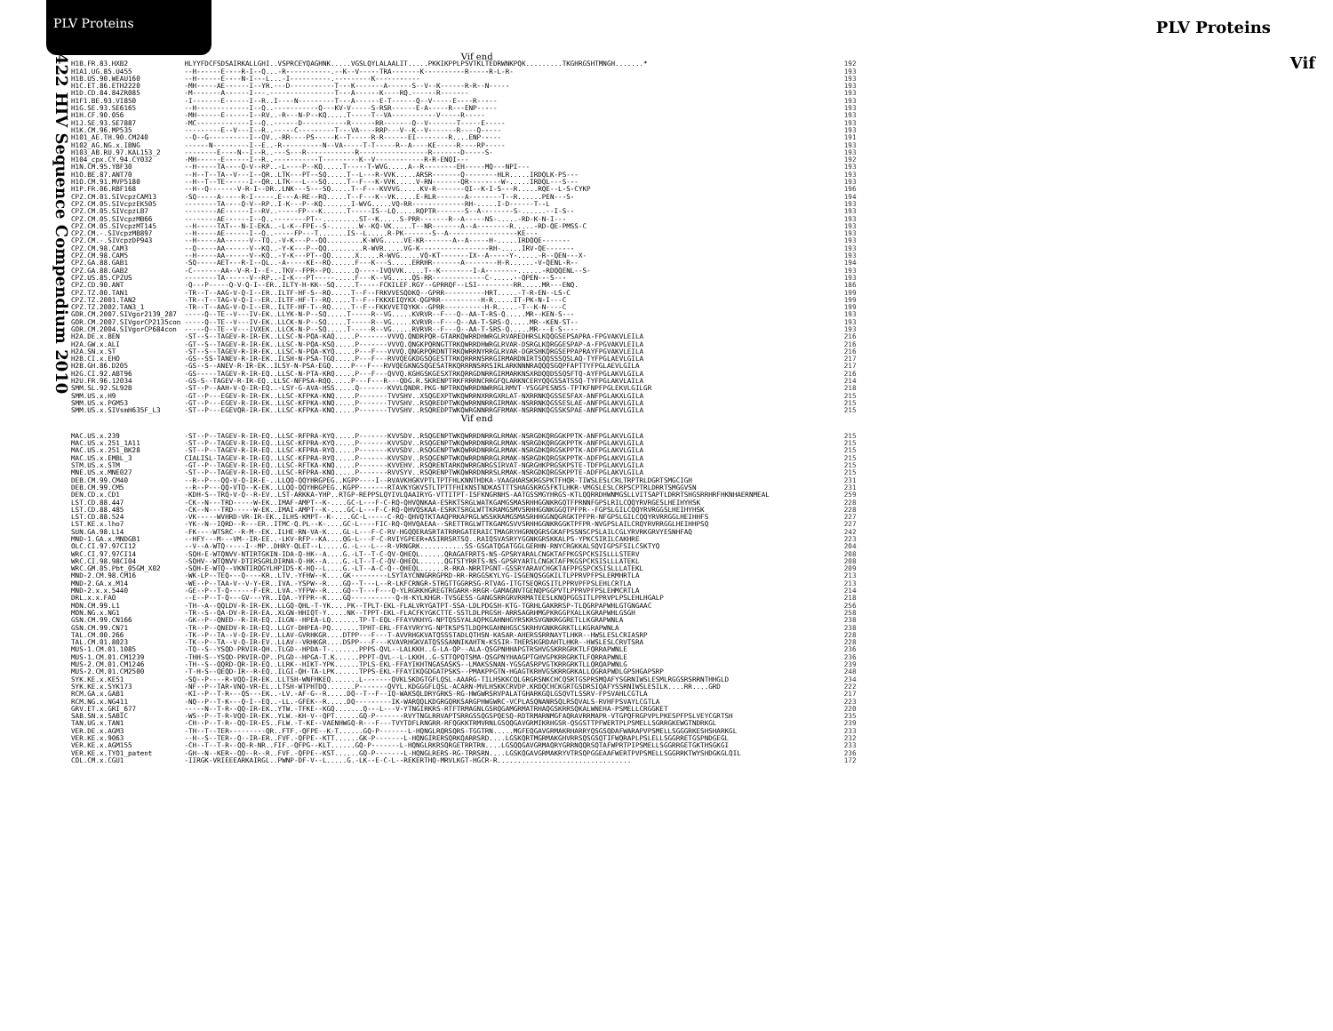PLV Proteins PLV Proteins
422 HIV Sequence Compendium 2010
| | Vif end | |
| H1B.FR.83.HXB2 | HLYYFDCFSDSAIRKALLGHI..VSPRCEYQAGHNK.....VGSLQYLALAALIT.....PKKIKPPLPSVTKLTEDRWNKPQK.........TKGHRGSHTMNGH.......* | 192 |
| H1A1.UG.85.U455 | --H------E----R-I--Q...-R-----------.--K--V-----TRA-------K----------R-----R-L-R- | 193 |
| H1B.US.90.WEAU160 | --H------E----N-I---L...-I----------.---------K----------- | 193 |
| H1C.ET.86.ETH2220 | -MH-----AE------I--YR.---D-----------T---K-------A------S--V--K------R-R--N----- | 193 |
| H1D.CD.84.84ZR085 | -M-------A------I---.----------------T---A------K----RQ.------R------- | 193 |
| H1F1.BE.93.VI850 | -I-------E------I--R..I----N---------T---A------E-T------Q--V-----E----R----- | 193 |
| H1G.SE.93.SE6165 | --H-------------I--Q..-----------Q---KV-V-----S-RSR------E-A-----R---ENP----- | 193 |
| H1H.CF.90.056 | -MH------E------I--RV..-R---N-P--KQ.....T-----T--VA-----------V-----R----- | 193 |
| H1J.SE.93.SE7887 | -MC-------------I--Q..------D-----------R------RR-------Q--V-------T-----E----- | 193 |
| H1K.CM.96.MP535 | ---------E--V---I--R..-----C---------T---VA----RRP---V--K--V-------R----Q----- | 193 |
| H101_AE.TH.90.CM240 | --Q--G----------I--QV..-RR----PS-----K--T-----R-R------EI--------R....ENP----- | 191 |
| H102_AG.NG.x.IBNG | ------N---------I--E..-R----------N--VA-----T-T-----R--A----KE-----R----RP----- | 193 |
| H103_AB.RU.97.KAL153_2 | --------E----N--I--R..---S---R------------R-----------------R-------D-----S- | 193 |
| H104_cpx.CY.94.CY032 | -MH------E------I--R..-----------T---------K--V------------R-R-ENQI--- | 192 |
| H1N.CM.95.YBF30 | --H-----TA----Q-V--RP..-L----P--KQ.....T-----T-WVG.....A--R--------EH-----MQ---NPI--- | 193 |
| H1O.BE.87.ANT70 | --H--T--TA--V---I--QR..LTK---PT--SQ.....T--L---R-VVK.....ARSR-------Q--------HLR.....IRDQLK-PS--- | 193 |
| H1O.CM.91.MVP5180 | --H--T--TE------I--QR..LTK---L---SQ.....T--F---K-VVK.....V-RN-------QR--------W-.....IRDQL---S--- | 193 |
| H1P.FR.06.RBF168 | --H--Q-------V-R-I--DR..LNK---S---SQ.....T--F---KVVVG.....KV-R-------QI--K-I-S---R.....RQE--L-S-CYKP | 196 |
| CPZ.CM.01.SIVcpzCAM13 | -SQ-----A-----R-I-----.E---A-RE--RQ.....T--F---K--VK.....E-RLR-------A--------T--R......PEN---S- | 194 |
| CPZ.CM.05.SIVcpzEK505 | --------TA----Q-V--RP..I-K---P--KQ.......I-WVG.....VQ-RR-------------RH-.....I-D------T--L | 193 |
| CPZ.CM.05.SIVcpzLB7 | --------AE------I--RV..-----FP---K......T-----IS--LQ.....RQPTR-------S--A--------S-......--I-S-- | 193 |
| CPZ.CM.05.SIVcpzMB66 | --------AE------I--Q..--------PT--.........ST--K.....S-PRR-------R--A-----NS-.....-RD-K-N-I--- | 193 |
| CPZ.CM.05.SIVcpzMT145 | --H-----TAT---N-I-EKA..-L-K--FPE--S-.......W--KQ-VK.....T--NR-------A--A--------R.....-RD-QE-PMSS-C | 193 |
| CPZ.CM.-.SIVcpzMB897 | --H-----AE------I--Q..-----FP---T.......IS--L.....R-PK-------S--A-----------------KE--- | 193 |
| CPZ.CM.-.SIVcpzDP943 | --H-----AA------V--TQ..-V-K---P--QQ.........K-WVG.....VE-KR-------A--A-----H-.....IRDQQE------- | 193 |
| CPZ.CM.98.CAM3 | --Q-----AA------V--KQ..-Y-K---P--QQ.........R-WVR.....VG-K-----------------RH-.....IRV-QE------- | 193 |
| CPZ.CM.98.CAM5 | --H-----AA------V--KQ..-Y-K---PT--QQ......X.....R-WVG.....VQ-KT-------IX--A-----Y-.....-R--QEN---X- | 193 |
| CPZ.GA.88.GAB1 | -SQ-----AET---R-I--QL..-A-----KE--RQ......F---K---S.....ERRHR-------A--------H-R......-V-QENL-R-- | 194 |
| CPZ.GA.88.GAB2 | -C-------AA--V-R-I--E-..TKV--FPR--PQ......Q-----IVQVVK.....T--K--------I-A--------......-RDQQENL--S- | 193 |
| CPZ.US.85.CPZUS | --------TA------V--RP..-I-K---PT-----.....F---K--VG.....QS-RR-------------C-.....--QPEN---S--- | 193 |
| CPZ.CD.90.ANT | -Q---P-----Q-V-Q-I--ER..ILTY-H-KK--SQ.....T-----FCKILEF.RGY--GPRRQF--LSI---------RR.....MR---ENQ. | 186 |
| CPZ.TZ.00.TAN1 | -TR--T--AAG-V-Q-I--ER..ILTF-HF-S--RQ.....T--F--FRKVVESQDKQ--GPRR----------HRT.....-T-R-EN--LS-C | 199 |
| CPZ.TZ.2001.TAN2 | -TR--T--TAG-V-Q-I--ER..ILTF-HF-T--RQ.....T--F--FKKXEIQYKX-QGPRR----------H-R.....IT-PK-N-I---C | 199 |
| CPZ.TZ.2002.TAN3_1 | -TR--T--AAG-V-Q-I--ER..ILTF-HF-T--RQ.....T--F--FKKVVETQYKK--GPRR----------H-R.....-T--K-N----C | 199 |
| GOR.CM.2007.SIVgor2139_287 | -----Q--TE--V---IV-EK..LLYK-N-P--SQ.....T-----R--VG.....KVRVR--F---Q--AA-T-RS-Q.....MR--KEN-S--- | 193 |
| GOR.CM.2007.SIVgorCP2135con | -----Q--TE--V---IV-EK..LLCK-N-P--SQ.....T-----R--VG.....KVRVR--F---Q--AA-T-SRS-Q.....MR--KEN-ST-- | 193 |
| GOR.CM.2004.SIVgorCP684con | -----Q--TE--V---IVXEK..LLCK-N-P--SQ.....T-----R--VG.....RVRVR--F---Q--AA-T-SRS-Q.....MR---E-S---- | 193 |
| H2A.DE.x.BEN | -ST--S--TAGEV-R-IR-EK..LLSC-N-PQA-KAQ.....P-------VVVQ.QNDRPQR-GTARKQWRRDHWRGLRVAREDHRSLKQQGSEPSAPRA-FPGVAKVLEILA | 216 |
| H2A.GW.x.ALI | -GT--S--TAGEV-R-IR-EK..LLSC-N-PQA-KSQ.....P-------VVVQ.QNGKPQRNGTTRKQWRRDHWRGLRVAR-DSRGLKQRGGESPAP-A-FPGVAKVLEILA | 216 |
| H2A.SN.x.ST | -ST--S--TAGEV-R-IR-EK..LLSC-N-PQA-KYQ.....P---F---VVVQ.QNGRPQRDNTTRKQWRRNYRRGLRVAR-DGRSHKQRGSEPPAPRAYFPGVAKVLEILA | 216 |
| H2B.CI.x.EHO | -GS--SS-TANEV-R-IR-EK..ILSH-N-PSA-TGQ.....P---F---RVVQEGKDGSQGESTTRKQRRRNSRRGIRMARDNIRTSQQSSSQSLAQ-TYFPGLAEVLGILA | 217 |
| H2B.GH.86.D205 | -GS--S--ANEV-R-IR-EK..ILSY-N-PSA-EGQ.....P---F---RVVQEGKNGSQGESATRKQRRRNSRRSIRLARKNNNRAQQQSGQPFAPTTYFPGLAEVLGILA | 217 |
| H2G.CI.92.ABT96 | -GS-----TAGEV-R-IR-EQ..LLSC-N-PTA-KRQ.....P---F---QVVQ.KGHGSKGESXTRKQRRGDNRRGIRMARKNSXRDQQDSSQSFTQ-AYFPGLAKVLGILA | 216 |
| H2U.FR.96.12034 | -GS-S--TAGEV-R-IR-EQ..LLSC-NFPSA-RQQ.....P---F---R---QDG.R.SKRENPTRKFRRRNCRRGFQLARKNCERYQQGSSATSSQ-TYFPGLAKVLAILA | 214 |
| SMM.SL.92.SL92B | -ST--P--AAH-V-Q-IR-EQ..-LSY-G-AVA-HSS.....Q-------KVVLQNDR.PKG-NPTRKQWRRDNWRRGLRMVT-YSGGPESNSS-TPTKFNPFPGLEKVLGILGR | 218 |
| SMM.US.x.H9 | -GT--P---EGEV-R-IR-EK..LLSC-KFPKA-KNQ.....P-------TVVSHV..XSQGEXPTWKQWRRNXRRGXRLAT-NXRRNKQGSSESFAX-ANFPGLAKXLGILA | 215 |
| SMM.US.x.PGM53 | -GT--P---EGEV-R-IR-EK..LLSC-KFPKA-KNQ.....P-------TVVSHV..RSQREDPTWKQWRRNNRRGIRMAK-NSRRNKQGSSESLAE-ANFPGLAKVLGILA | 215 |
| SMM.US.x.SIVsmH635F_L3 | -ST--P---EGEVQR-IR-EK..LLSC-KFPKA-KNQ.....P-------TVVSHV..RSQREDPTWKQWRGNNRRGFRMAK-NSRRNKQGSSKSPAE-ANFPGLAKVLGILA | 215 |
| | Vif end | |
| MAC.US.x.239 | -ST--P--TAGEV-R-IR-EQ..LLSC-RFPRA-KYQ.....P-------KVVSDV..RSQGENPTWKQWRRDNRRGLRMAK-NSRGDKQRGGKPPTK-ANFPGLAKVLGILA | 215 |
| MAC.US.x.251_1A11 | -ST--P--TAGEV-R-IR-EQ..LLSC-KFPRA-KYQ.....P-------KVVSDV..RSQGENPTWKQWRRDNRRGLRMAK-NSRGDKQRGGKPPTK-ANFPGLAKVLGILA | 215 |
| MAC.US.x.251_BK28 | -ST--P--TAGEV-R-IR-EQ..LLSC-KFPRA-RYQ.....P-------KVVSDV..RSQGENPTWKQWRRDNRRGLRMAK-NSRGDKQRGSKPPTK-ADFPGLAKVLGILA | 215 |
| MAC.US.x.EMBL_3 | CIALISL-TAGEV-R-IR-EQ..LLSC-KFPRA-RYQ.....P-------KVVSDV..RSQGENPTWKQWRRDNRRGLRMAK-NSRGDKQRGSKPPTK-ADFPGLAKVLGILA | 215 |
| STM.US.x.STM | -GT--P--TAGEV-R-IR-EQ..LLSC-RFTKA-KNQ.....P-------KVVEHV..RSQRENTARKQWRRGNRGSIRVAT-NGRGHKPRGSKPSTE-TDFPGLAKVLGILA | 215 |
| MNE.US.x.MNE027 | -ST--P--TAGEV-R-IR-EQ..LLSC-RFPRA-KNQ.....P-------RVVSYV..RSQRENPTWKQWRRDNRRSLRMAK-NSRGDKQRGSKPPTE-ADFPGLAKVLGILA | 215 |
| DEB.CM.99.CM40 | --R--P---QQ-V-Q-IR-E-..LLQQ-QQYHRGPEG..KGPP----I--RVAVKHGKVPTLTPTFHLKNNTHDKA-VAAGHARSKRGSPKTFHQR-TIWSLESLCRLTRPTRLDGRTSMGCIGH | 231 |
| DEB.CM.99.CM5 | --R--P---QQ-VTQ--K-EK..LLQQ-QQYHRGPEG..KGPP-------RTAVKYGKVSTLTPTTFHIKNSTNDKASTTTSHAGSKRGSFKTLHKR-VMGSLESLCRPSCPTRLDRRTSMGGVSN | 231 |
| DEN.CD.x.CD1 | -KDH-S--TRQ-V-Q--R-EV..LST-ARKKA-YHP..RTGP-REPPSLQYIVLQAAIRYG-VTTITPT-ISFKNGRNHS-AATGSSMGYHRGS-KTLQQRRDHWNMGSLLVITSAPTLDRRTSHGSRRHRFHKNHAERNMEAL | 259 |
| LST.CD.88.447 | -CK--N---TRD-----W-EK..IMAF-AMPT--K-....GC-L---F-C-RQ-QHVQNKAA-ESRKTSRGLWATKGAMGSMASRHHGGNKRGQTFPRNNFGPSLRILCQQYRVRGESLHEIHYHSK | 228 |
| LST.CD.88.485 | -CK--N---TRD-----W-EK..IMAI-AMPT--K-....GC-L---F-C-RQ-QHVQSKAA-ESRKTSRGLWTTKRAMGSMVSRHHGGNKGGQTPFPR--FGPSLGILCQQYRVRGGSLHEIHYHSK | 228 |
| LST.CD.88.524 | -VK-----WVHRD-VR-IR-EK..ILHS-KMPT--K-....GC-L-----C-RQ-QHVQTKTAAQPRKAPRGLWSSKRAMGSMASRHHGGNQGRGKTPFPR-NFGPSLGILCQQYRVRRGGLHEIHHFS | 227 |
| LST.KE.x.lho7 | -YK--N--IQRD--R---ER..ITMC-Q.PL--K-....GC-L----FIC-RQ-QHVQAEAA--SRETTRGLWTTKGAMGSVVSRHHGGNKRGGKTPFPR-NVGPSLAILCRQYRVRRGGLHEIHHPSQ | 227 |
| SUN.GA.98.L14 | -FK----WTSRC--R-M--EK..ILHE-RN-VA-K....GL-L---F-C-RV-HGQQERASRTATRRRGATERAICTMAGRYHGRNQGRSGKAFPSSNSCPSLAILCGLYRVRKGRVYESNHFAQ | 242 |
| MND-1.GA.x.MNDGB1 | --HFY---M---VM--IR-EE..-LKV-RFP--KA....QG-L---F-C-RVIYGPEER+ASIRRSRTSQ..RAIQSVASRYYGGNKGRSKKALPS-YPKCSIRILCAKHRE | 223 |
| OLC.CI.97.97CI12 | --V--A-WTQ-----I--MP..DHRY-QLET--L.....G.-L---L---R-VRNGRK...........SS-GSGATQGATGGLGERHN-RNYCRGKKALSQVIGPSFSILCSKTYQ | 204 |
| WRC.CI.97.97CI14 | -SQH-E-WTQNVV-NTIRTGKIN-IDA-Q-HK--A....G.-LT--T-C-QV-QHEQL......QRAGAFRRTS-NS-GPSRYARALCNGKTAFPKGSPCKSISLLLSTERV | 208 |
| WRC.CI.98.98CI04 | -SQHV--WTQNVV-DTIRSGRLDIRNA-Q-HK--A....G.-LT--T-C-QV-QHEQL......QGTSTYRRTS-NS-GPSRYARTLCNGKTAFPKGSPCKSISLLLATEKL | 208 |
| WRC.GM.05.Pbt_05GM_X02 | -SQH-E-WTQ--VKNTIRQGYLHPIDS-K-HQ--L....G.-LT--A-C-Q--QHEQL......R-RKA-NRRTPGNT-GSSRYARAVCHGKTAFPPGSPCKSISLLLATEKL | 209 |
| MND-2.CM.98.CM16 | -WK-LP--TEQ---Q----KR..LTV.-YFHW--K....GK---------LSYTAYCNNGRRGPRD-RR-RRGGSKYLYG-ISGENQSGGKILTLPPRVPFPSLERMHRTLA | 213 |
| MND-2.GA.x.M14 | -WE--P--TAA-V--V-Y-ER..IVA.-YSPW--R....GQ--T---L--R-LKFCRNGR-STRGTTGGRRSG-RTVAG-ITGTSEQRGSITLPPRVPFPSLEHLCRTLA | 213 |
| MND-2.x.x.5440 | -GE--P--T-Q------F-ER..LVA.-YFPW--R....GQ--T---F---Q-YLRGRKHGREGTRGARR-RRGR-GAMAGNVTGENQPGGPVTLPPRVPFPSLEHMCRTLA | 214 |
| DRL.x.x.FAO | --E--P--T-Q---GV---YR..IQA.-YFPR--K....GQ-----------Q-H-KYLKHGR-TVSGESS-GANGSRRGRVRRMATEESLKNQPGGSITLPPRVPLPSLEHLHGALP | 218 |
| MON.CM.99.L1 | -TH--A--QQLDV-R-IR-EK..LLGQ-QHL-T-YK....PK--TPLT-EKL-FLALVRYGATPT-SSA-LDLPDGSH-KTG-TGRHLGAKRRSP-TLQGRPAPWHLGTGNGAAC | 256 |
| MON.NG.x.NG1 | -TR--S--QA-DV-R-IR-EA..XLGN-HHIQT-Y.....NK--TPPT-EKL-FLACFKYGKCTTE-SSTLDLPRGSH-ARRSAGRHMGPKRGGPXALLKGRAPWHLGSGH | 258 |
| GSN.CM.99.CN166 | -GK--P--QNED--R-IR-EQ..ILGN--HPEA-LQ.......TP-T-EQL-FFAYVKHYG-NPTQSSYALAQPKGAHNHGYRSKRSVGNKRGGRETLLKGRAPWNLA | 238 |
| GSN.CM.99.CN71 | -TR--P--QNEDV-R-IR-EQ..LLGY-DHPEA-PQ.......TPHT-ERL-FFAYVRYYG-NPTKSPSTLDQPKGAHNHGSCSKRHVGNKRGRKTLLKGRAPWNLA | 238 |
| TAL.CM.00.266 | -TK--P--TA--V-Q-IR-EV..LLAV-GVRHKGR....DTPP---F---T-AVVRHGKVATQSSSTADLQTHSN-KASAR-AHERSSRRNAYTLHKR--HWSLESLCRIASRP | 228 |
| TAL.CM.01.8023 | -TK--P--TA--V-Q-IR-EV..LLAV--VRHKGR....DSPP---F---KVAVRHGKVATQSSSANNIKAHTN-KSSIR-THERSKGRDAHTLHKR--HWSLESLCRVTSRA | 228 |
| MUS-1.CM.01.1085 | -TQ--S--YSQD-PRVIR-QH..TLGD--HPDA-T-.......PPPS-QVL--LALKKH..G-LA-QP--ALA-QSGPNHHAPGTRSHVGSKRRGRKTLFQRRAPWNLE | 236 |
| MUS-1.CM.01.CM1239 | -THH-S--YSQD-PRVIR-QP..PLGD--HPGA-T.K......PPPT-QVL--L-LKKH..G-STTQPQTSMA-QSGPNYHAAGPTGHVGPKRRGRKTLFQRRAPWNLE | 236 |
| MUS-2.CM.01.CM1246 | -TH--S--QQRD-QR-IR-EQ..LLRK--HIKT-YPK......TPLS-EKL-FFAYIKHTNGASASKS--LMAKSSNAN-YGSGASRPVGTKRRGRKTLLQRQAPWNLG | 239 |
| MUS-2.CM.01.CM2500 | -T-H-S--QEQD-IR--R-EQ..ILGI-QH-TA-LPK......TPPS-EKL-FFAYIKQGDGATPSKS--PMAKPPGTN-HGAGTKRHVGSKRRGRKALLQGRAPWDLGPSHGAPSRP | 248 |
| SYK.KE.x.KE51 | -SQ--P----R-VQQ-IR-EK..LLTSH-WNFHKEQ.......L-------QVKLSKDGTGFLQSL-AAARG-TILHSKKCQLGRGRSNKCHCQSRTGSPRSMQAFYSGRNIWSLESMLRGGSRSRRNTHHGLD | 234 |
| SYK.KE.x.SYK173 | -NF--P--TAR-VNQ-VR-EL..LTSH-WTPHTDQ.......P-------QVYL.KDGGGFLQSL-ACARN-MVLHSKKCRVDP.KRDQCHCKGRTGSDRSIQAFYSSRNIWSLESILK....RR....GRD | 222 |
| RCM.GA.x.GAB1 | -KI--P--T-R---QS---EK..-LV.-AF-G--R.....DQ--T--F--IQ-WAKSQLDRYGRKS-RG-HWGWRSRVPALATGHARKGQLGSQVTLSSRV-FPSVAHLCGTLA | 217 |
| RCM.NG.x.NG411 | -NQ--P--T-K---Q-I--EQ..-LL.-GFEK--R.....DQ---------IK-WARQQLKDGRGQRKSARGPHWGWRC-VCPLASQNANRSQLRSQVALS-RVHFPSVAYLCGTLA | 223 |
| GRV.ET.x.GRI_677 | -----N--T-R--QQ-IR-EK..YTW.-TFKE--KGQ.......Q---L---V-YTNGIRKRS-RTFTRMAGNLGSRQGAMGRMATRHAQGSKRRSQKALWNEHA-PSMELLCRGGKET | 220 |
| SAB.SN.x.SABIC | -WS--P--T-R-VQQ-IR-EK..YLW.-KH-V--QPT......GQ-P-------RVYTNGLRRVAPTSRRGSSQGSPQESQ-RDTRMARNMGFAQRAVRRMAPR-VTGPQFRGPVPLPKESPFPSLVEYCGRTSH | 235 |
| TAN.UG.x.TAN1 | -CH--P--T-R--QQ-IR-ES..FLW.-T-KE--VAENHWGQ-R---F---TVYTDFLRNGRR-RFQGKKTRMVRNLGSQQGAVGRMIKRHGSR-QSGSTTPFWERTPLPSMELLSGRRGKEWGTNDRKGL | 239 |
| VER.DE.x.AGM3 | -TH--T--TER---------QR..FTF.-QFPE--K-T......GQ-P-------L-HQNGLRQRSQRS-TGGTRN.....MGFEQGAVGRMAKRHARRYQSGSQDAFWARAPVPSMELLSGGGRKESHSHARKGL | 233 |
| VER.KE.x.9063 | --H--S--TER--Q--IR-ER..FVF.-QFPE--KTT......GK-P-------L-HQNGIRERSQRKQARRSRD....LGSKQRTMGRMAKGHVRRSQSGSQTIFWQRAPLPSLELLSGGRRETGSPNDGEGL | 232 |
| VER.KE.x.AGM155 | -CH--T--T-R--QQ-R-NR..FIF.-QFPG--KLT......GQ-P-------L-HQNGLRKRSQRGETRRTRN....LGSQQGAVGRMAQRYGRRNQQRSQTAFWPRTPIPSMELLSGGRRGETGKTHSGKGI | 233 |
| VER.KE.x.TYO1_patent | -GH--N--KER--QQ--R--R..FVF.-QFPE--KST......GQ-P-------L-HQNGLRERS-RG-TRRSRN....LGSKQGAVGRMAKRYVTRSQPGGEAAFWERTPVPSMELLSGGRRKTWYSHDGKGLQIL | 236 |
| COL.CM.x.CGU1 | -IIRGK-VRIEEEARKAIRGL..PWNP-DF-V--L.....G.-LK--E-C-L--REKERTHQ-MRVLKGT-HGCR-R................................. | 172 |
Vif